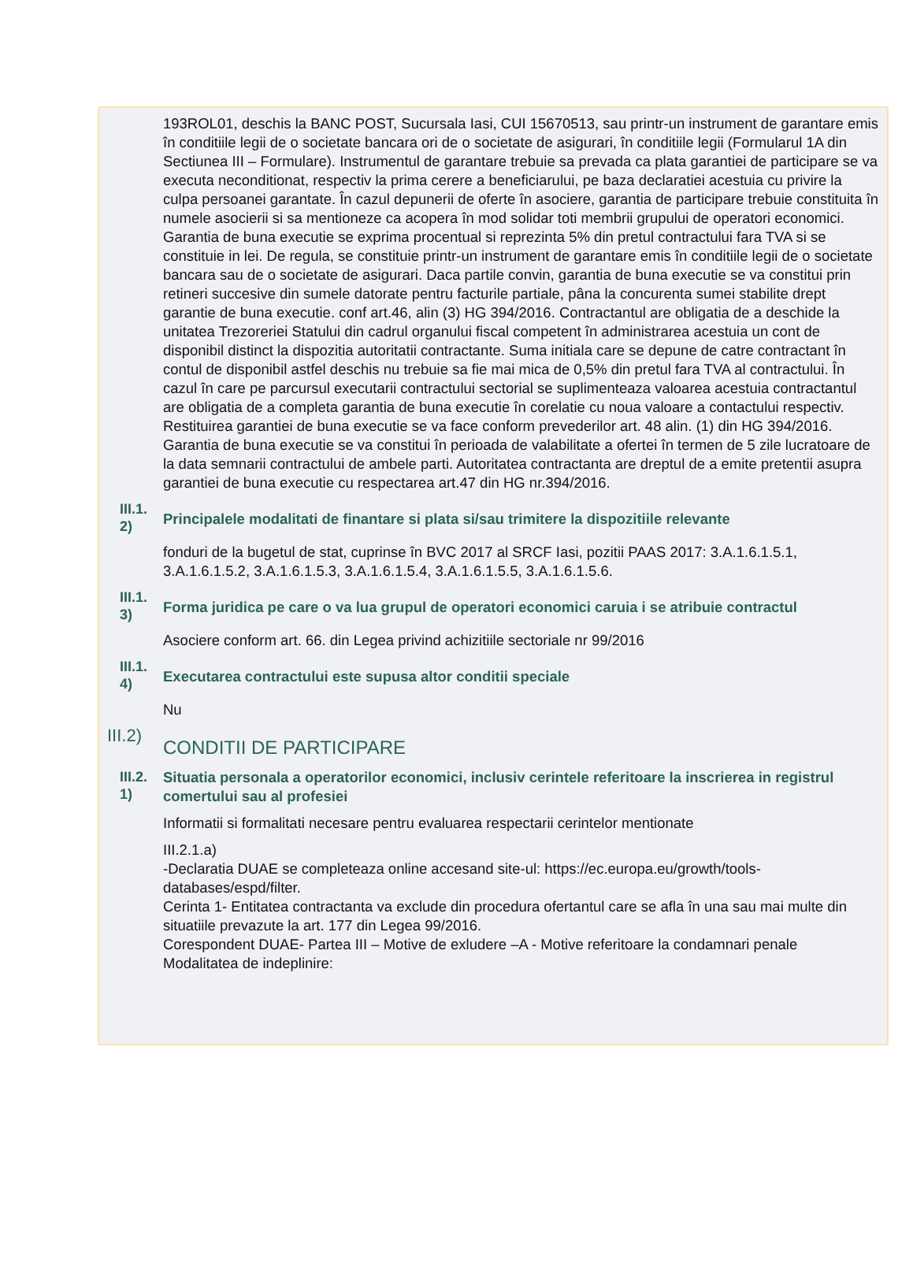193ROL01, deschis la BANC POST, Sucursala Iasi, CUI 15670513, sau printr-un instrument de garantare emis în conditiile legii de o societate bancara ori de o societate de asigurari, în conditiile legii (Formularul 1A din Sectiunea III – Formulare). Instrumentul de garantare trebuie sa prevada ca plata garantiei de participare se va executa neconditionat, respectiv la prima cerere a beneficiarului, pe baza declaratiei acestuia cu privire la culpa persoanei garantate. În cazul depunerii de oferte în asociere, garantia de participare trebuie constituita în numele asocierii si sa mentioneze ca acopera în mod solidar toti membrii grupului de operatori economici. Garantia de buna executie se exprima procentual si reprezinta 5% din pretul contractului fara TVA si se constituie in lei. De regula, se constituie printr-un instrument de garantare emis în conditiile legii de o societate bancara sau de o societate de asigurari. Daca partile convin, garantia de buna executie se va constitui prin retineri succesive din sumele datorate pentru facturile partiale, pâna la concurenta sumei stabilite drept garantie de buna executie. conf art.46, alin (3) HG 394/2016. Contractantul are obligatia de a deschide la unitatea Trezoreriei Statului din cadrul organului fiscal competent în administrarea acestuia un cont de disponibil distinct la dispozitia autoritatii contractante. Suma initiala care se depune de catre contractant în contul de disponibil astfel deschis nu trebuie sa fie mai mica de 0,5% din pretul fara TVA al contractului. În cazul în care pe parcursul executarii contractului sectorial se suplimenteaza valoarea acestuia contractantul are obligatia de a completa garantia de buna executie în corelatie cu noua valoare a contactului respectiv. Restituirea garantiei de buna executie se va face conform prevederilor art. 48 alin. (1) din HG 394/2016. Garantia de buna executie se va constitui în perioada de valabilitate a ofertei în termen de 5 zile lucratoare de la data semnarii contractului de ambele parti. Autoritatea contractanta are dreptul de a emite pretentii asupra garantiei de buna executie cu respectarea art.47 din HG nr.394/2016.
III.1.
2)
Principalele modalitati de finantare si plata si/sau trimitere la dispozitiile relevante
fonduri de la bugetul de stat, cuprinse în BVC 2017 al SRCF Iasi, pozitii PAAS 2017: 3.A.1.6.1.5.1, 3.A.1.6.1.5.2, 3.A.1.6.1.5.3, 3.A.1.6.1.5.4, 3.A.1.6.1.5.5, 3.A.1.6.1.5.6.
III.1.
3)
Forma juridica pe care o va lua grupul de operatori economici caruia i se atribuie contractul
Asociere conform art. 66. din Legea privind achizitiile sectoriale nr 99/2016
III.1.
4)
Executarea contractului este supusa altor conditii speciale
Nu
III.2)
CONDITII DE PARTICIPARE
III.2.
1)
Situatia personala a operatorilor economici, inclusiv cerintele referitoare la inscrierea in registrul comertului sau al profesiei
Informatii si formalitati necesare pentru evaluarea respectarii cerintelor mentionate
III.2.1.a)
-Declaratia DUAE se completeaza online accesand site-ul: https://ec.europa.eu/growth/tools-databases/espd/filter.
Cerinta 1- Entitatea contractanta va exclude din procedura ofertantul care se afla în una sau mai multe din situatiile prevazute la art. 177 din Legea 99/2016.
Corespondent DUAE- Partea III – Motive de exludere –A - Motive referitoare la condamnari penale
Modalitatea de indeplinire: